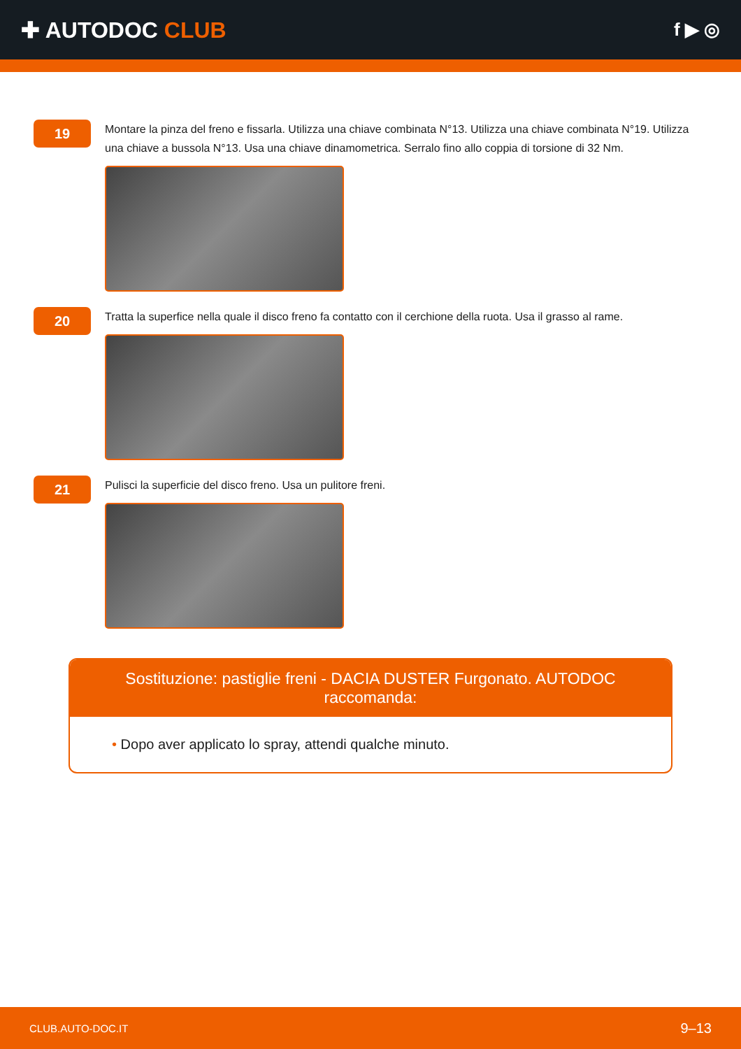✚ AUTODOC CLUB
f ▶ ◎
19
Montare la pinza del freno e fissarla. Utilizza una chiave combinata N°13. Utilizza una chiave combinata N°19. Utilizza una chiave a bussola N°13. Usa una chiave dinamometrica. Serralo fino allo coppia di torsione di 32 Nm.
20
Tratta la superfice nella quale il disco freno fa contatto con il cerchione della ruota. Usa il grasso al rame.
21
Pulisci la superficie del disco freno. Usa un pulitore freni.
Sostituzione: pastiglie freni - DACIA DUSTER Furgonato. AUTODOC raccomanda:
• Dopo aver applicato lo spray, attendi qualche minuto.
CLUB.AUTO-DOC.IT 9–13